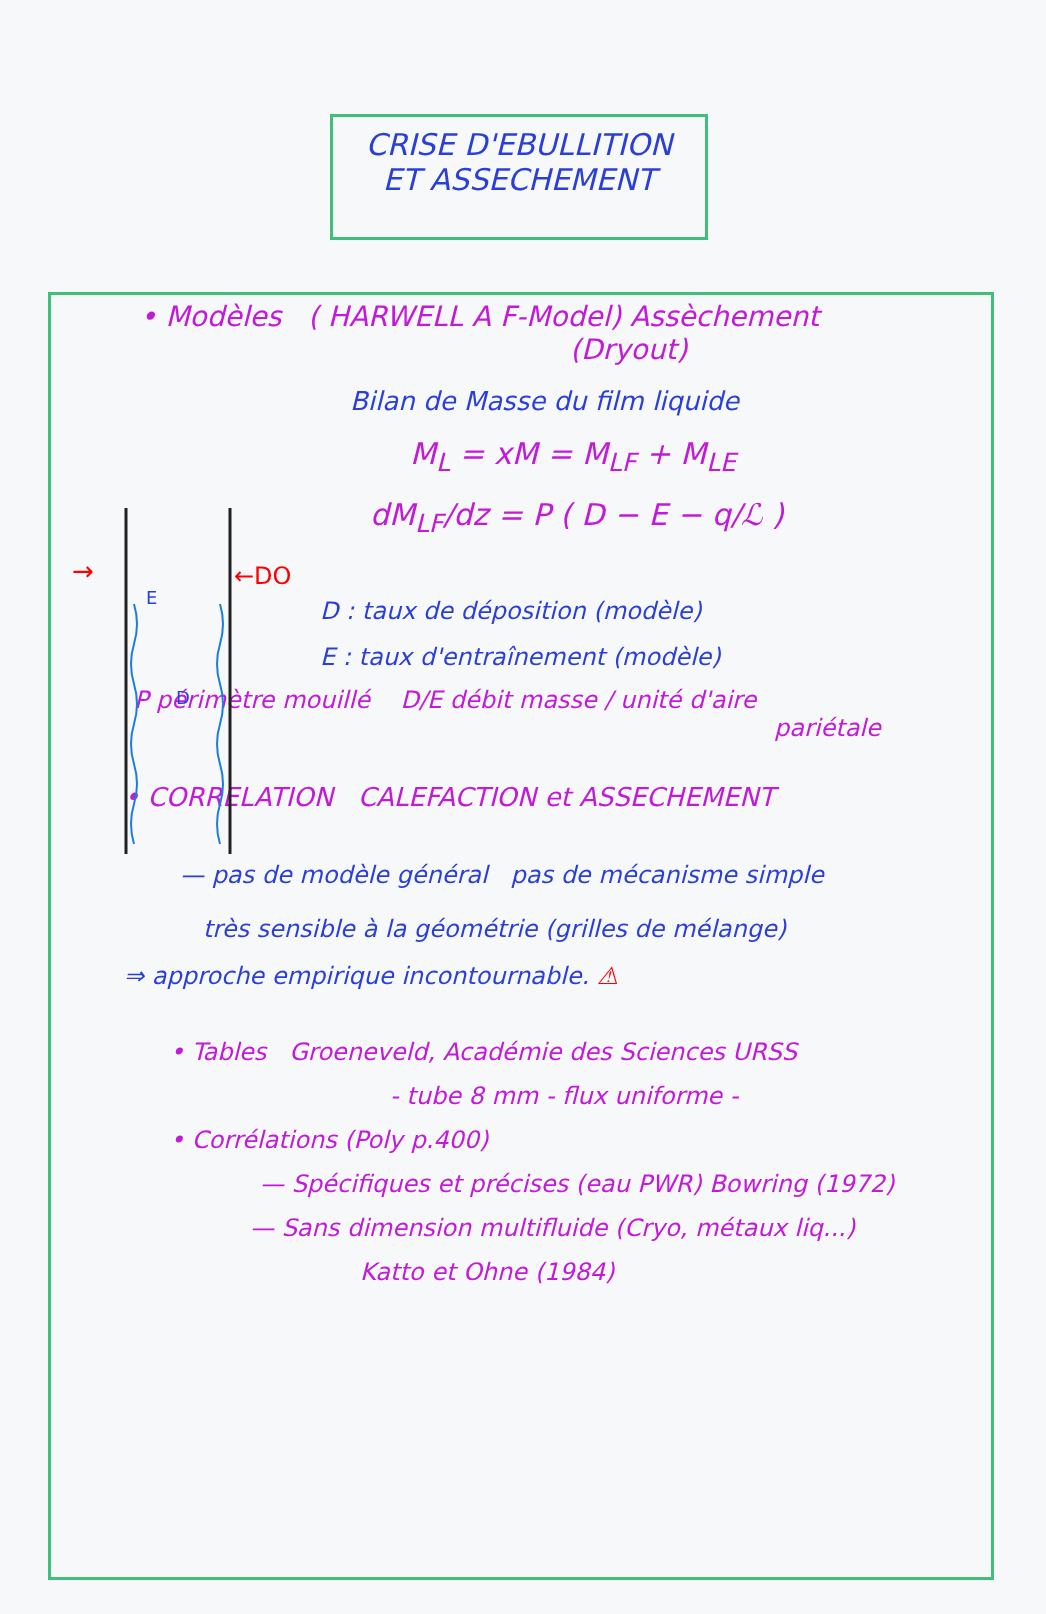CRISE D'EBULLITION
ET ASSECHEMENT
• Modèles ( HARWELL A F-Model) Assèchement
(Dryout)
→
←DO
E
D
Bilan de Masse du film liquide
M<sub>L</sub> = xM = M<sub>LF</sub> + M<sub>LE</sub>
dM<sub>LF</sub>/dz = P ( D − E − q/ℒ )
D : taux de déposition (modèle)
E : taux d'entraînement (modèle)
P périmètre mouillé D/E débit masse / unité d'aire
pariétale
• CORRELATION CALEFACTION et ASSECHEMENT
— pas de modèle général pas de mécanisme simple
très sensible à la géométrie (grilles de mélange)
⇒ approche empirique incontournable. ⚠
• Tables Groeneveld, Académie des Sciences URSS
- tube 8 mm - flux uniforme -
• Corrélations (Poly p.400)
— Spécifiques et précises (eau PWR) Bowring (1972)
— Sans dimension multifluide (Cryo, métaux liq...)
Katto et Ohne (1984)